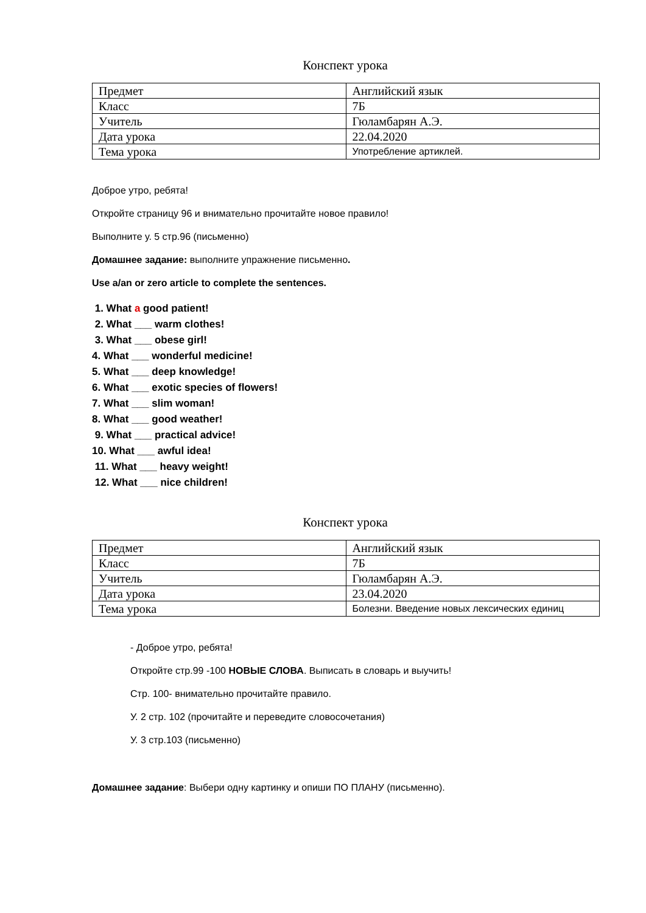Конспект урока
| Предмет | Английский язык |
| Класс | 7Б |
| Учитель | Гюламбарян А.Э. |
| Дата урока | 22.04.2020 |
| Тема урока | Употребление артиклей. |
Доброе утро, ребята!
Откройте страницу 96 и внимательно прочитайте новое правило!
Выполните у. 5 стр.96 (письменно)
Домашнее задание: выполните упражнение письменно.
Use a/an or zero article to complete the sentences.
1. What a good patient!
2. What ___ warm clothes!
3. What ___ obese girl!
4. What ___ wonderful medicine!
5. What ___ deep knowledge!
6. What ___ exotic species of flowers!
7. What ___ slim woman!
8. What ___ good weather!
9. What ___ practical advice!
10. What ___ awful idea!
11. What ___ heavy weight!
12. What ___ nice children!
Конспект урока
| Предмет | Английский язык |
| Класс | 7Б |
| Учитель | Гюламбарян А.Э. |
| Дата урока | 23.04.2020 |
| Тема урока | Болезни. Введение новых лексических единиц |
- Доброе утро, ребята!
Откройте стр.99 -100 НОВЫЕ СЛОВА. Выписать в словарь и выучить!
Стр. 100- внимательно прочитайте правило.
У. 2 стр. 102 (прочитайте и переведите словосочетания)
У. 3 стр.103 (письменно)
Домашнее задание: Выбери одну картинку и опиши ПО ПЛАНУ (письменно).